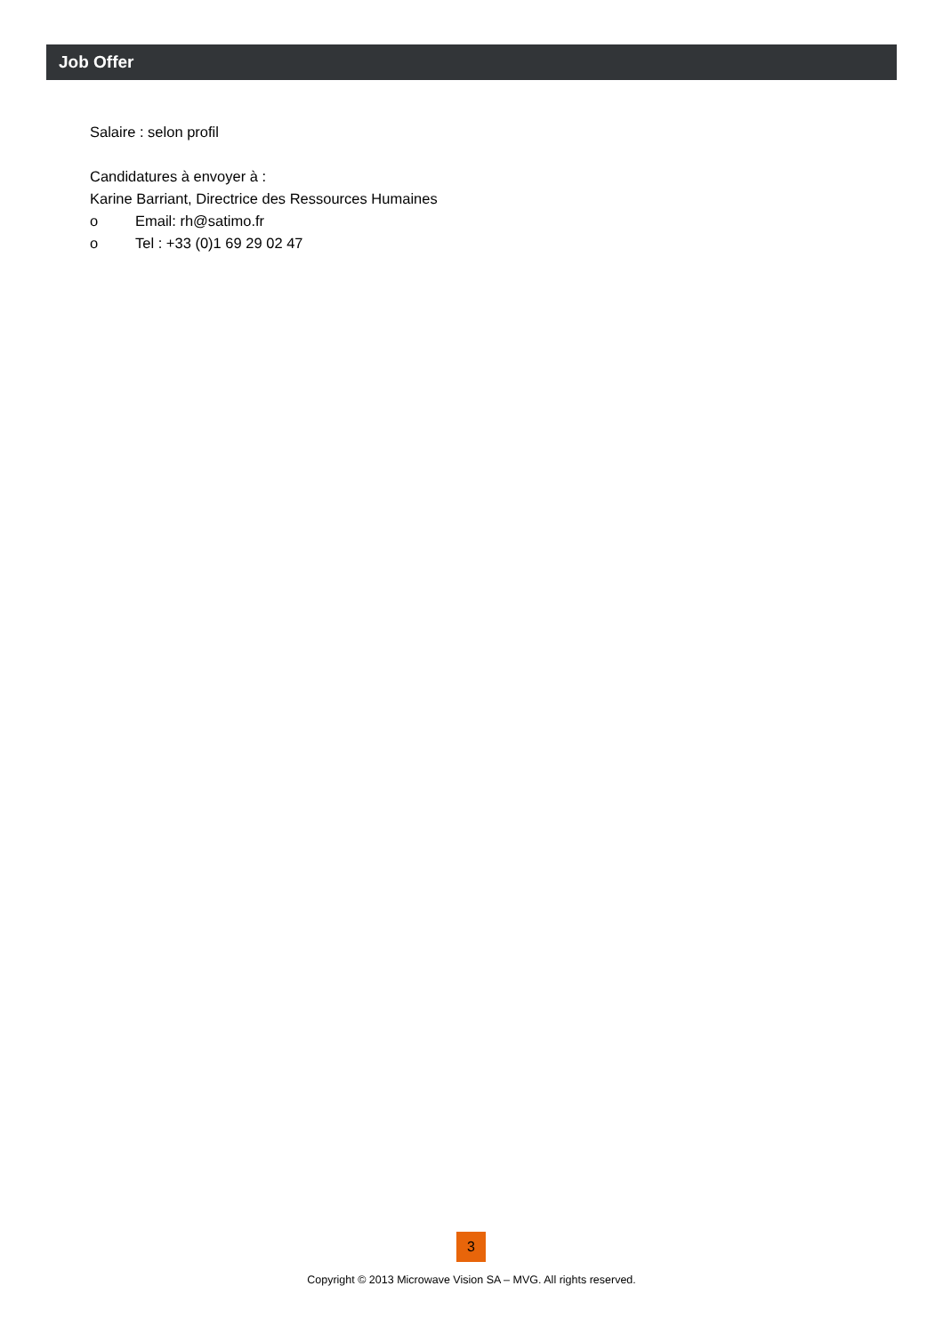Job Offer
Salaire : selon profil
Candidatures à envoyer à :
Karine Barriant, Directrice des Ressources Humaines
o Email: rh@satimo.fr
o Tel : +33 (0)1 69 29 02 47
3
Copyright © 2013 Microwave Vision SA – MVG. All rights reserved.